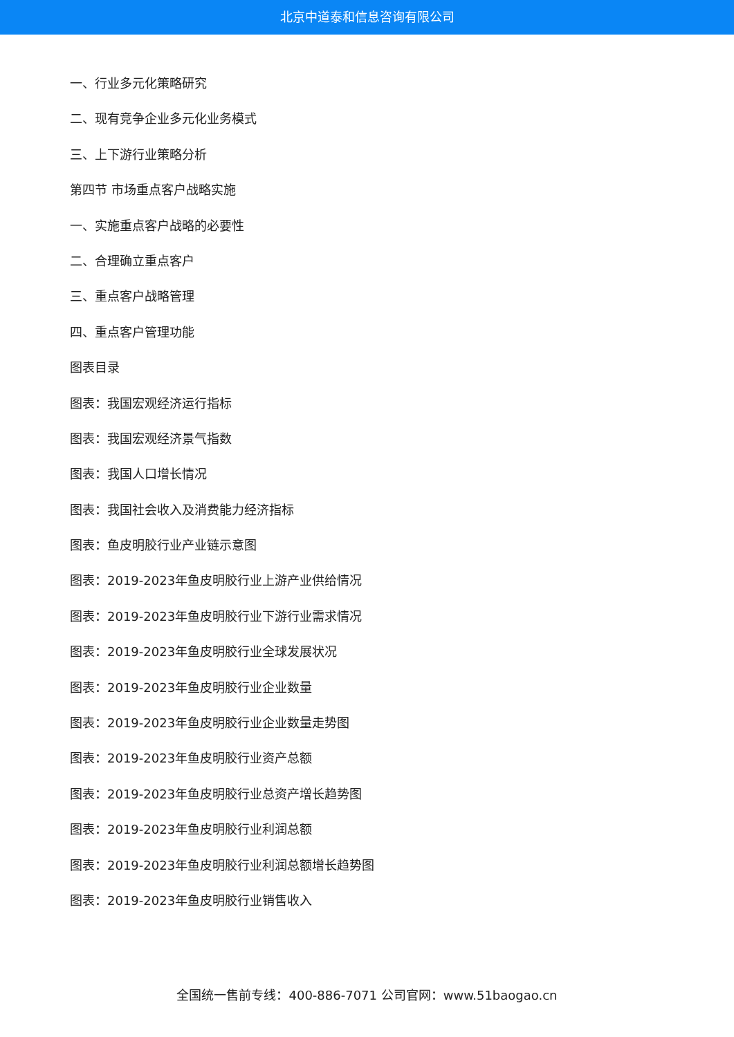北京中道泰和信息咨询有限公司
一、行业多元化策略研究
二、现有竞争企业多元化业务模式
三、上下游行业策略分析
第四节 市场重点客户战略实施
一、实施重点客户战略的必要性
二、合理确立重点客户
三、重点客户战略管理
四、重点客户管理功能
图表目录
图表：我国宏观经济运行指标
图表：我国宏观经济景气指数
图表：我国人口增长情况
图表：我国社会收入及消费能力经济指标
图表：鱼皮明胶行业产业链示意图
图表：2019-2023年鱼皮明胶行业上游产业供给情况
图表：2019-2023年鱼皮明胶行业下游行业需求情况
图表：2019-2023年鱼皮明胶行业全球发展状况
图表：2019-2023年鱼皮明胶行业企业数量
图表：2019-2023年鱼皮明胶行业企业数量走势图
图表：2019-2023年鱼皮明胶行业资产总额
图表：2019-2023年鱼皮明胶行业总资产增长趋势图
图表：2019-2023年鱼皮明胶行业利润总额
图表：2019-2023年鱼皮明胶行业利润总额增长趋势图
图表：2019-2023年鱼皮明胶行业销售收入
全国统一售前专线：400-886-7071 公司官网：www.51baogao.cn